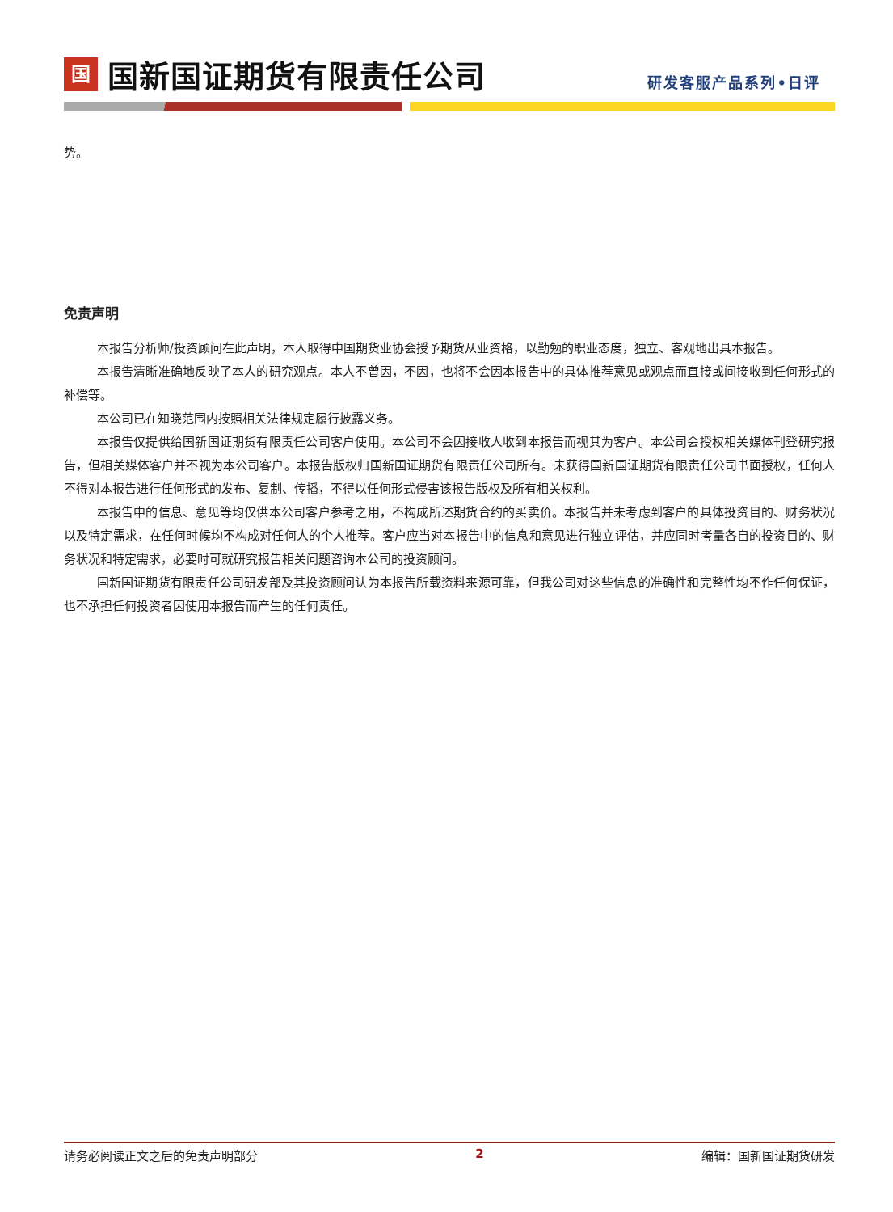国
国新国证期货有限责任公司
研发客服产品系列•日评
势。
免责声明
本报告分析师/投资顾问在此声明，本人取得中国期货业协会授予期货从业资格，以勤勉的职业态度，独立、客观地出具本报告。
本报告清晰准确地反映了本人的研究观点。本人不曾因，不因，也将不会因本报告中的具体推荐意见或观点而直接或间接收到任何形式的补偿等。
本公司已在知晓范围内按照相关法律规定履行披露义务。
本报告仅提供给国新国证期货有限责任公司客户使用。本公司不会因接收人收到本报告而视其为客户。本公司会授权相关媒体刊登研究报告，但相关媒体客户并不视为本公司客户。本报告版权归国新国证期货有限责任公司所有。未获得国新国证期货有限责任公司书面授权，任何人不得对本报告进行任何形式的发布、复制、传播，不得以任何形式侵害该报告版权及所有相关权利。
本报告中的信息、意见等均仅供本公司客户参考之用，不构成所述期货合约的买卖价。本报告并未考虑到客户的具体投资目的、财务状况以及特定需求，在任何时候均不构成对任何人的个人推荐。客户应当对本报告中的信息和意见进行独立评估，并应同时考量各自的投资目的、财务状况和特定需求，必要时可就研究报告相关问题咨询本公司的投资顾问。
国新国证期货有限责任公司研发部及其投资顾问认为本报告所载资料来源可靠，但我公司对这些信息的准确性和完整性均不作任何保证，也不承担任何投资者因使用本报告而产生的任何责任。
请务必阅读正文之后的免责声明部分 2 编辑：国新国证期货研发